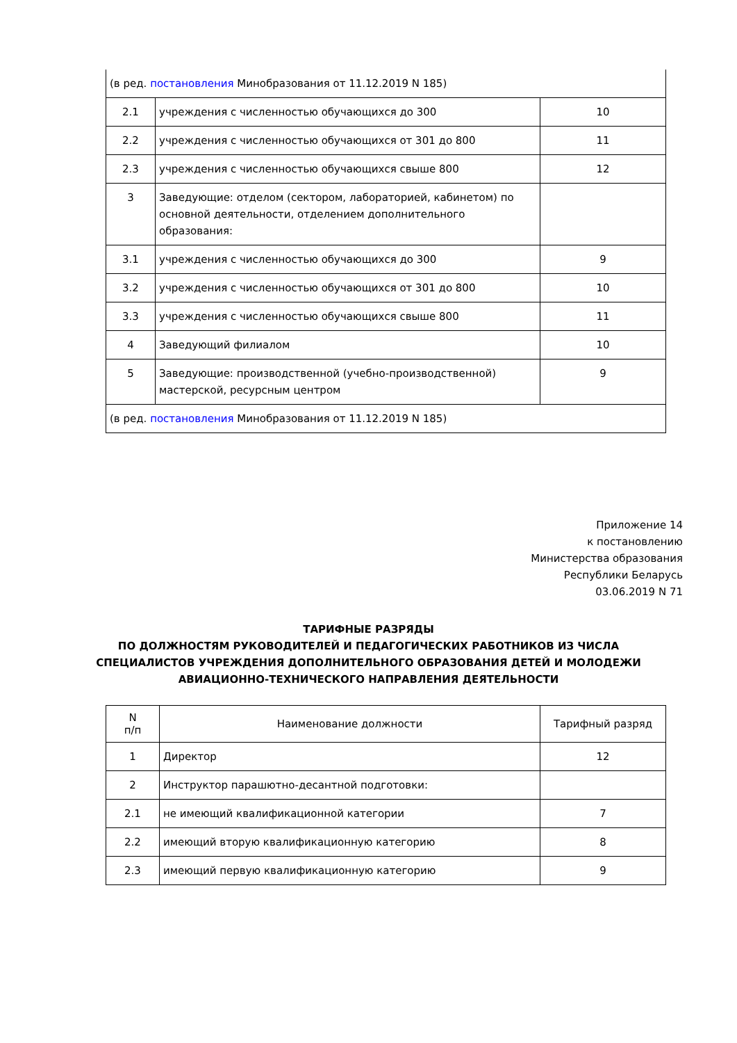| (в ред. постановления Минобразования от 11.12.2019 N 185) | | |
| 2.1 | учреждения с численностью обучающихся до 300 | 10 |
| 2.2 | учреждения с численностью обучающихся от 301 до 800 | 11 |
| 2.3 | учреждения с численностью обучающихся свыше 800 | 12 |
| 3 | Заведующие: отделом (сектором, лабораторией, кабинетом) по основной деятельности, отделением дополнительного образования: | |
| 3.1 | учреждения с численностью обучающихся до 300 | 9 |
| 3.2 | учреждения с численностью обучающихся от 301 до 800 | 10 |
| 3.3 | учреждения с численностью обучающихся свыше 800 | 11 |
| 4 | Заведующий филиалом | 10 |
| 5 | Заведующие: производственной (учебно-производственной) мастерской, ресурсным центром | 9 |
| (в ред. постановления Минобразования от 11.12.2019 N 185) | | |
Приложение 14
к постановлению
Министерства образования
Республики Беларусь
03.06.2019 N 71
ТАРИФНЫЕ РАЗРЯДЫ
ПО ДОЛЖНОСТЯМ РУКОВОДИТЕЛЕЙ И ПЕДАГОГИЧЕСКИХ РАБОТНИКОВ ИЗ ЧИСЛА
СПЕЦИАЛИСТОВ УЧРЕЖДЕНИЯ ДОПОЛНИТЕЛЬНОГО ОБРАЗОВАНИЯ ДЕТЕЙ И МОЛОДЕЖИ
АВИАЦИОННО-ТЕХНИЧЕСКОГО НАПРАВЛЕНИЯ ДЕЯТЕЛЬНОСТИ
| N п/п | Наименование должности | Тарифный разряд |
| --- | --- | --- |
| 1 | Директор | 12 |
| 2 | Инструктор парашютно-десантной подготовки: | |
| 2.1 | не имеющий квалификационной категории | 7 |
| 2.2 | имеющий вторую квалификационную категорию | 8 |
| 2.3 | имеющий первую квалификационную категорию | 9 |